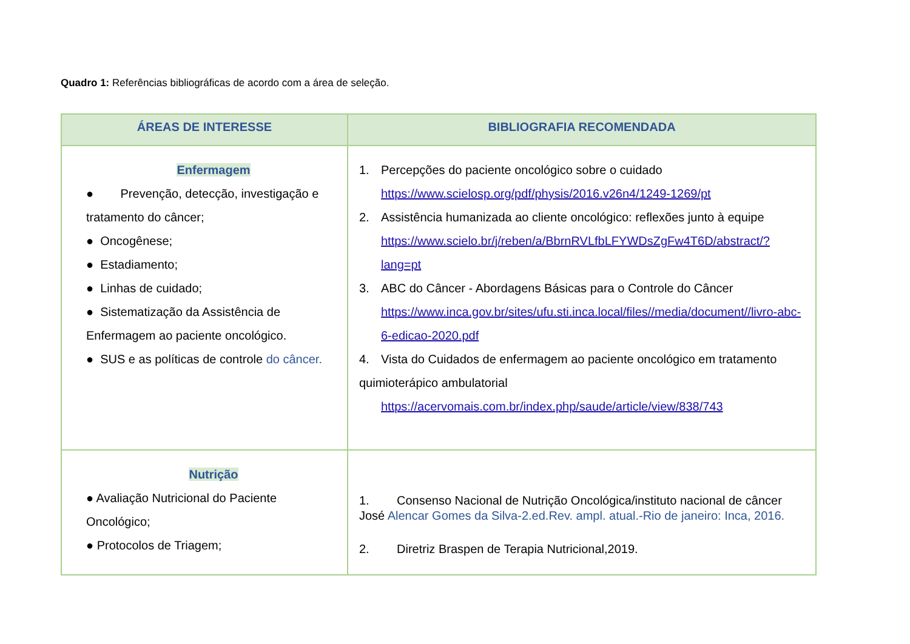Quadro 1: Referências bibliográficas de acordo com a área de seleção.
| ÁREAS DE INTERESSE | BIBLIOGRAFIA RECOMENDADA |
| --- | --- |
| Enfermagem ● Prevenção, detecção, investigação e tratamento do câncer; ● Oncogênese; ● Estadiamento; ● Linhas de cuidado; ● Sistematização da Assistência de Enfermagem ao paciente oncológico. ● SUS e as políticas de controle do câncer. | 1. Percepções do paciente oncológico sobre o cuidado https://www.scielosp.org/pdf/physis/2016.v26n4/1249-1269/pt 2. Assistência humanizada ao cliente oncológico: reflexões junto à equipe https://www.scielo.br/j/reben/a/BbrnRVLfbLFYWDsZgFw4T6D/abstract/?lang=pt 3. ABC do Câncer - Abordagens Básicas para o Controle do Câncer https://www.inca.gov.br/sites/ufu.sti.inca.local/files//media/document//livro-abc-6-edicao-2020.pdf 4. Vista do Cuidados de enfermagem ao paciente oncológico em tratamento quimioterápico ambulatorial https://acervomais.com.br/index.php/saude/article/view/838/743 |
| Nutrição ● Avaliação Nutricional do Paciente Oncológico; ● Protocolos de Triagem; | 1. Consenso Nacional de Nutrição Oncológica/instituto nacional de câncer José Alencar Gomes da Silva-2.ed.Rev. ampl. atual.-Rio de janeiro: Inca, 2016. 2. Diretriz Braspen de Terapia Nutricional,2019. |